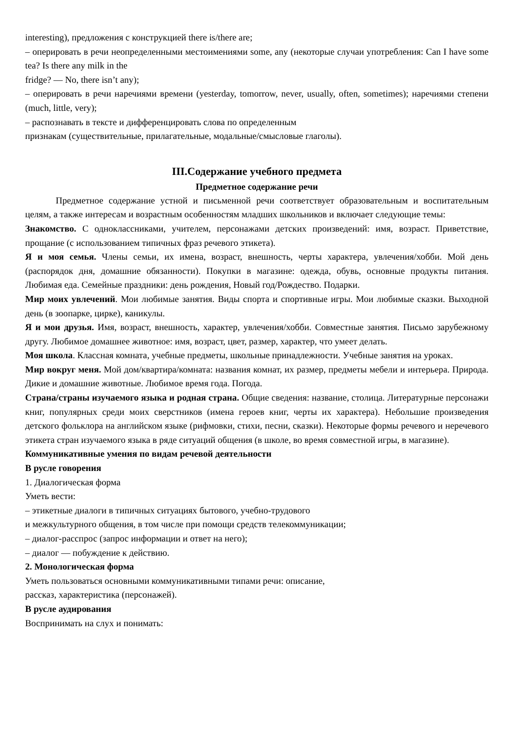interesting), предложения с конструкцией there is/there are;
– оперировать в речи неопределенными местоимениями some, any (некоторые случаи употребления: Can I have some tea? Is there any milk in the
fridge? — No, there isn’t any);
– оперировать в речи наречиями времени (yesterday, tomorrow, never, usually, often, sometimes); наречиями степени (much, little, very);
– распознавать в тексте и дифференцировать слова по определенным
признакам (существительные, прилагательные, модальные/смысловые глаголы).
III.Содержание учебного предмета
Предметное содержание речи
Предметное содержание устной и письменной речи соответствует образовательным и воспитательным целям, а также интересам и возрастным особенностям младших школьников и включает следующие темы:
Знакомство. С одноклассниками, учителем, персонажами детских произведений: имя, возраст. Приветствие, прощание (с использованием типичных фраз речевого этикета).
Я и моя семья. Члены семьи, их имена, возраст, внешность, черты характера, увлечения/хобби. Мой день (распорядок дня, домашние обязанности). Покупки в магазине: одежда, обувь, основные продукты питания. Любимая еда. Семейные праздники: день рождения, Новый год/Рождество. Подарки.
Мир моих увлечений. Мои любимые занятия. Виды спорта и спортивные игры. Мои любимые сказки. Выходной день (в зоопарке, цирке), каникулы.
Я и мои друзья. Имя, возраст, внешность, характер, увлечения/хобби. Совместные занятия. Письмо зарубежному другу. Любимое домашнее животное: имя, возраст, цвет, размер, характер, что умеет делать.
Моя школа. Классная комната, учебные предметы, школьные принадлежности. Учебные занятия на уроках.
Мир вокруг меня. Мой дом/квартира/комната: названия комнат, их размер, предметы мебели и интерьера. Природа. Дикие и домашние животные. Любимое время года. Погода.
Страна/страны изучаемого языка и родная страна. Общие сведения: название, столица. Литературные персонажи книг, популярных среди моих сверстников (имена героев книг, черты их характера). Небольшие произведения детского фольклора на английском языке (рифмовки, стихи, песни, сказки). Некоторые формы речевого и неречевого этикета стран изучаемого языка в ряде ситуаций общения (в школе, во время совместной игры, в магазине).
Коммуникативные умения по видам речевой деятельности
В русле говорения
1. Диалогическая форма
Уметь вести:
– этикетные диалоги в типичных ситуациях бытового, учебно-трудового
и межкультурного общения, в том числе при помощи средств телекоммуникации;
– диалог-расспрос (запрос информации и ответ на него);
– диалог — побуждение к действию.
2. Монологическая форма
Уметь пользоваться основными коммуникативными типами речи: описание,
рассказ, характеристика (персонажей).
В русле аудирования
Воспринимать на слух и понимать: